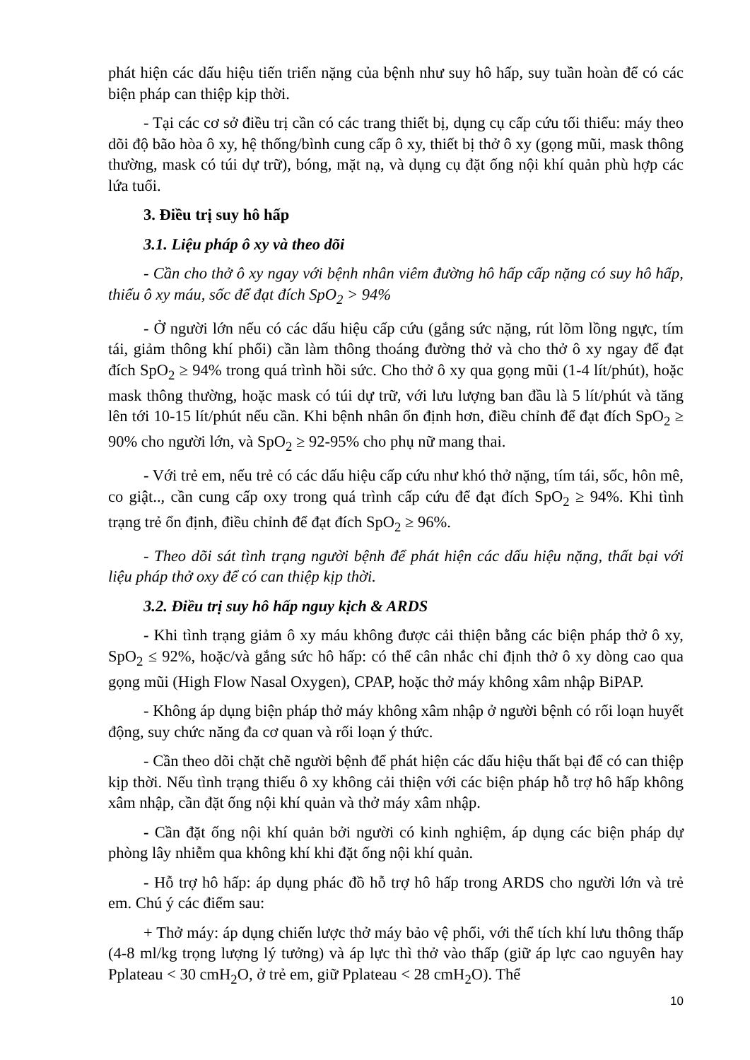phát hiện các dấu hiệu tiến triển nặng của bệnh như suy hô hấp, suy tuần hoàn để có các biện pháp can thiệp kịp thời.
- Tại các cơ sở điều trị cần có các trang thiết bị, dụng cụ cấp cứu tối thiểu: máy theo dõi độ bão hòa ô xy, hệ thống/bình cung cấp ô xy, thiết bị thở ô xy (gọng mũi, mask thông thường, mask có túi dự trữ), bóng, mặt nạ, và dụng cụ đặt ống nội khí quản phù hợp các lứa tuổi.
3. Điều trị suy hô hấp
3.1. Liệu pháp ô xy và theo dõi
- Cần cho thở ô xy ngay với bệnh nhân viêm đường hô hấp cấp nặng có suy hô hấp, thiếu ô xy máu, sốc để đạt đích SpO<sub>2</sub> > 94%
- Ở người lớn nếu có các dấu hiệu cấp cứu (gắng sức nặng, rút lõm lồng ngực, tím tái, giảm thông khí phổi) cần làm thông thoáng đường thở và cho thở ô xy ngay để đạt đích SpO<sub>2</sub> ≥ 94% trong quá trình hồi sức. Cho thở ô xy qua gọng mũi (1-4 lít/phút), hoặc mask thông thường, hoặc mask có túi dự trữ, với lưu lượng ban đầu là 5 lít/phút và tăng lên tới 10-15 lít/phút nếu cần. Khi bệnh nhân ổn định hơn, điều chỉnh để đạt đích SpO<sub>2</sub> ≥ 90% cho người lớn, và SpO<sub>2</sub> ≥ 92-95% cho phụ nữ mang thai.
- Với trẻ em, nếu trẻ có các dấu hiệu cấp cứu như khó thở nặng, tím tái, sốc, hôn mê, co giật.., cần cung cấp oxy trong quá trình cấp cứu để đạt đích SpO<sub>2</sub> ≥ 94%. Khi tình trạng trẻ ổn định, điều chỉnh để đạt đích SpO<sub>2</sub> ≥ 96%.
- Theo dõi sát tình trạng người bệnh để phát hiện các dấu hiệu nặng, thất bại với liệu pháp thở oxy để có can thiệp kịp thời.
3.2. Điều trị suy hô hấp nguy kịch & ARDS
- Khi tình trạng giảm ô xy máu không được cải thiện bằng các biện pháp thở ô xy, SpO<sub>2</sub> ≤ 92%, hoặc/và gắng sức hô hấp: có thể cân nhắc chỉ định thở ô xy dòng cao qua gọng mũi (High Flow Nasal Oxygen), CPAP, hoặc thở máy không xâm nhập BiPAP.
- Không áp dụng biện pháp thở máy không xâm nhập ở người bệnh có rối loạn huyết động, suy chức năng đa cơ quan và rối loạn ý thức.
- Cần theo dõi chặt chẽ người bệnh để phát hiện các dấu hiệu thất bại để có can thiệp kịp thời. Nếu tình trạng thiếu ô xy không cải thiện với các biện pháp hỗ trợ hô hấp không xâm nhập, cần đặt ống nội khí quản và thở máy xâm nhập.
- Cần đặt ống nội khí quản bởi người có kinh nghiệm, áp dụng các biện pháp dự phòng lây nhiễm qua không khí khi đặt ống nội khí quản.
- Hỗ trợ hô hấp: áp dụng phác đồ hỗ trợ hô hấp trong ARDS cho người lớn và trẻ em. Chú ý các điểm sau:
+ Thở máy: áp dụng chiến lược thở máy bảo vệ phổi, với thể tích khí lưu thông thấp (4-8 ml/kg trọng lượng lý tưởng) và áp lực thì thở vào thấp (giữ áp lực cao nguyên hay Pplateau < 30 cmH<sub>2</sub>O, ở trẻ em, giữ Pplateau < 28 cmH<sub>2</sub>O). Thể
10